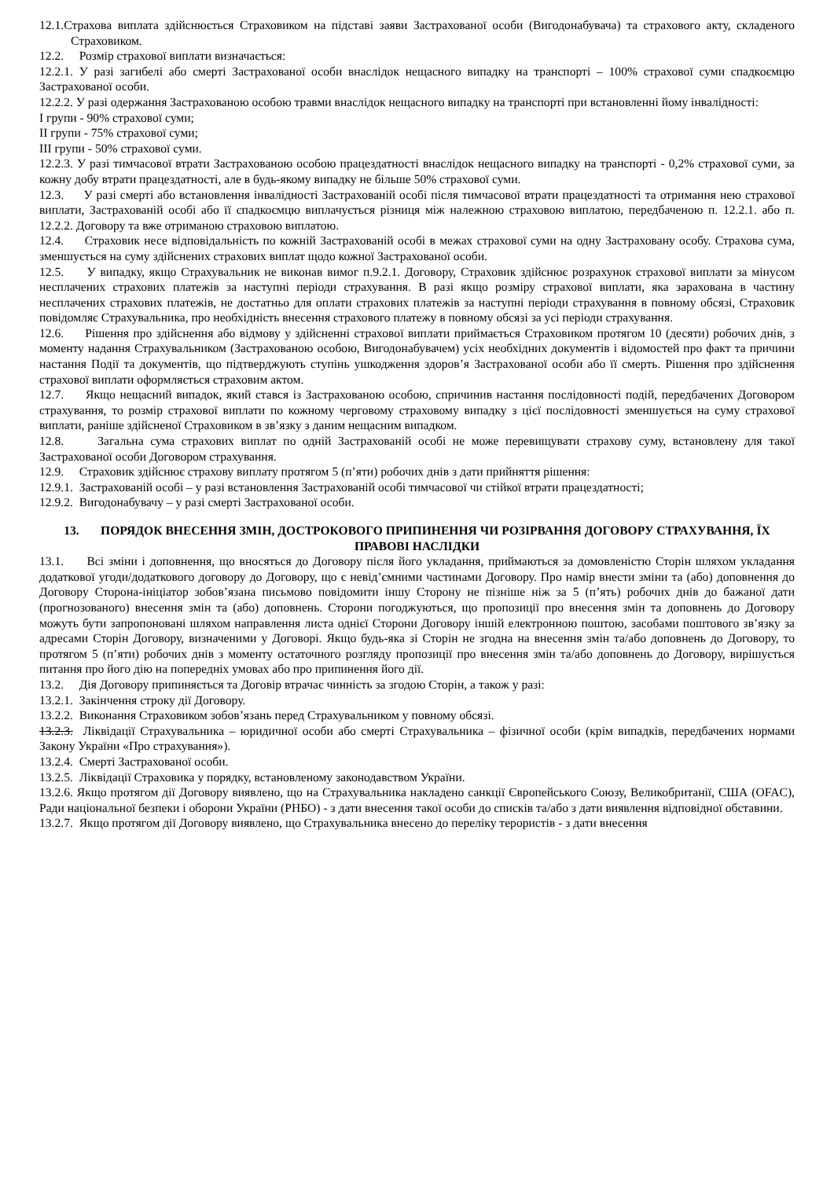12.1.Страхова виплата здійснюється Страховиком на підставі заяви Застрахованої особи (Вигодонабувача) та страхового акту, складеного Страховиком.
12.2. Розмір страхової виплати визначається:
12.2.1. У разі загибелі або смерті Застрахованої особи внаслідок нещасного випадку на транспорті – 100% страхової суми спадкоємцю Застрахованої особи.
12.2.2. У разі одержання Застрахованою особою травми внаслідок нещасного випадку на транспорті при встановленні йому інвалідності:
I групи - 90% страхової суми;
II групи - 75% страхової суми;
III групи - 50% страхової суми.
12.2.3. У разі тимчасової втрати Застрахованою особою працездатності внаслідок нещасного випадку на транспорті - 0,2% страхової суми, за кожну добу втрати працездатності, але в будь-якому випадку не більше 50% страхової суми.
12.3. У разі смерті або встановлення інвалідності Застрахованій особі після тимчасової втрати працездатності та отримання нею страхової виплати, Застрахованій особі або її спадкоємцю виплачується різниця між належною страховою виплатою, передбаченою п. 12.2.1. або п. 12.2.2. Договору та вже отриманою страховою виплатою.
12.4. Страховик несе відповідальність по кожній Застрахованій особі в межах страхової суми на одну Застраховану особу. Страхова сума, зменшується на суму здійснених страхових виплат щодо кожної Застрахованої особи.
12.5. У випадку, якщо Страхувальник не виконав вимог п.9.2.1. Договору, Страховик здійснює розрахунок страхової виплати за мінусом несплачених страхових платежів за наступні періоди страхування. В разі якщо розміру страхової виплати, яка зарахована в частину несплачених страхових платежів, не достатньо для оплати страхових платежів за наступні періоди страхування в повному обсязі, Страховик повідомляє Страхувальника, про необхідність внесення страхового платежу в повному обсязі за усі періоди страхування.
12.6. Рішення про здійснення або відмову у здійсненні страхової виплати приймається Страховиком протягом 10 (десяти) робочих днів, з моменту надання Страхувальником (Застрахованою особою, Вигодонабувачем) усіх необхідних документів і відомостей про факт та причини настання Події та документів, що підтверджують ступінь ушкодження здоров’я Застрахованої особи або її смерть. Рішення про здійснення страхової виплати оформляється страховим актом.
12.7. Якщо нещасний випадок, який стався із Застрахованою особою, спричинив настання послідовності подій, передбачених Договором страхування, то розмір страхової виплати по кожному черговому страховому випадку з цієї послідовності зменшується на суму страхової виплати, раніше здійсненої Страховиком в зв’язку з даним нещасним випадком.
12.8. Загальна сума страхових виплат по одній Застрахованій особі не може перевищувати страхову суму, встановлену для такої Застрахованої особи Договором страхування.
12.9. Страховик здійснює страхову виплату протягом 5 (п’яти) робочих днів з дати прийняття рішення:
12.9.1. Застрахованій особі – у разі встановлення Застрахованій особі тимчасової чи стійкої втрати працездатності;
12.9.2. Вигодонабувачу – у разі смерті Застрахованої особи.
13. ПОРЯДОК ВНЕСЕННЯ ЗМІН, ДОСТРОКОВОГО ПРИПИНЕННЯ ЧИ РОЗІРВАННЯ ДОГОВОРУ СТРАХУВАННЯ, ЇХ ПРАВОВІ НАСЛІДКИ
13.1. Всі зміни і доповнення, що вносяться до Договору після його укладання, приймаються за домовленістю Сторін шляхом укладання додаткової угоди/додаткового договору до Договору, що є невід’ємними частинами Договору. Про намір внести зміни та (або) доповнення до Договору Сторона-ініціатор зобов’язана письмово повідомити іншу Сторону не пізніше ніж за 5 (п’ять) робочих днів до бажаної дати (прогнозованого) внесення змін та (або) доповнень. Сторони погоджуються, що пропозиції про внесення змін та доповнень до Договору можуть бути запропоновані шляхом направлення листа однієї Сторони Договору іншій електронною поштою, засобами поштового зв’язку за адресами Сторін Договору, визначеними у Договорі. Якщо будь-яка зі Сторін не згодна на внесення змін та/або доповнень до Договору, то протягом 5 (п’яти) робочих днів з моменту остаточного розгляду пропозиції про внесення змін та/або доповнень до Договору, вирішується питання про його дію на попередніх умовах або про припинення його дії.
13.2. Дія Договору припиняється та Договір втрачає чинність за згодою Сторін, а також у разі:
13.2.1. Закінчення строку дії Договору.
13.2.2. Виконання Страховиком зобов’язань перед Страхувальником у повному обсязі.
13.2.3. Ліквідації Страхувальника – юридичної особи або смерті Страхувальника – фізичної особи (крім випадків, передбачених нормами Закону України «Про страхування»).
13.2.4. Смерті Застрахованої особи.
13.2.5. Ліквідації Страховика у порядку, встановленому законодавством України.
13.2.6. Якщо протягом дії Договору виявлено, що на Страхувальника накладено санкції Європейського Союзу, Великобританії, США (OFAC), Ради національної безпеки і оборони України (РНБО) - з дати внесення такої особи до списків та/або з дати виявлення відповідної обставини.
13.2.7. Якщо протягом дії Договору виявлено, що Страхувальника внесено до переліку терористів - з дати внесення